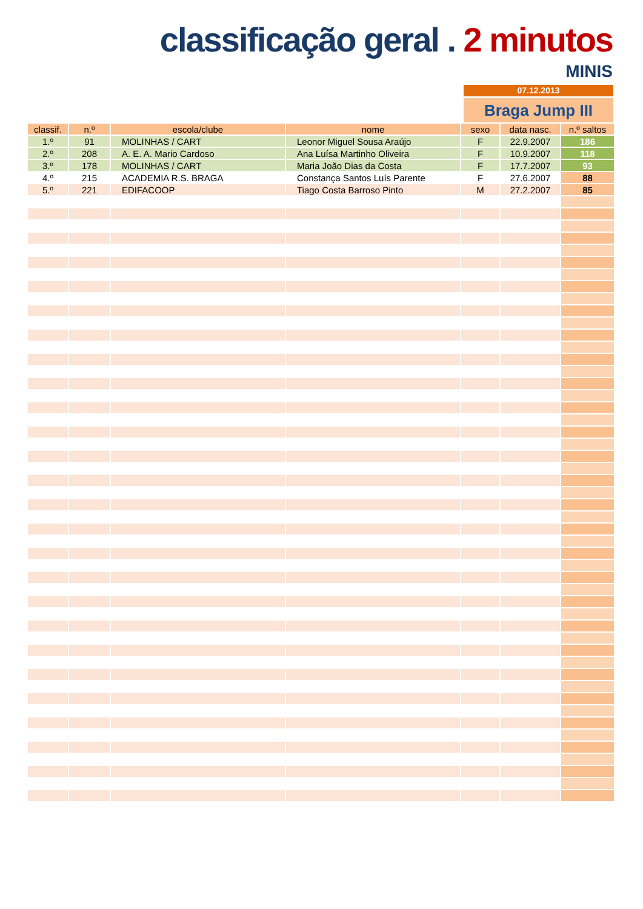classificação geral . 2 minutos
MINIS
07.12.2013
Braga Jump III
| classif. | n.º | escola/clube | nome | sexo | data nasc. | n.º saltos |
| --- | --- | --- | --- | --- | --- | --- |
| 1.º | 91 | MOLINHAS / CART | Leonor Miguel Sousa Araújo | F | 22.9.2007 | 186 |
| 2.º | 208 | A. E. A. Mario Cardoso | Ana Luísa Martinho Oliveira | F | 10.9.2007 | 118 |
| 3.º | 178 | MOLINHAS / CART | Maria João Dias da Costa | F | 17.7.2007 | 93 |
| 4.º | 215 | ACADEMIA R.S. BRAGA | Constança Santos Luís Parente | F | 27.6.2007 | 88 |
| 5.º | 221 | EDIFACOOP | Tiago Costa Barroso Pinto | M | 27.2.2007 | 85 |